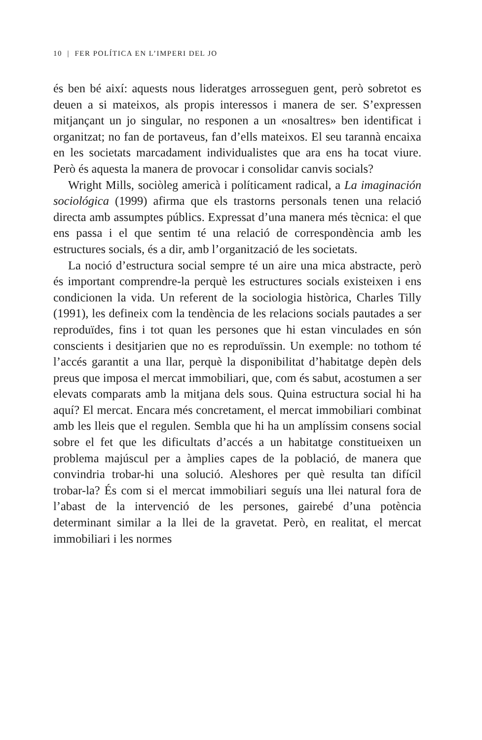10 | FER POLÍTICA EN L’IMPERI DEL JO
és ben bé així: aquests nous lideratges arrosseguen gent, però sobretot es deuen a si mateixos, als propis interessos i manera de ser. S’expressen mitjançant un jo singular, no responen a un «nosaltres» ben identificat i organitzat; no fan de portaveus, fan d’ells mateixos. El seu tarannà encaixa en les societats marcada­ment individualistes que ara ens ha tocat viure. Però és aquesta la manera de provocar i consolidar canvis socials?
Wright Mills, sociòleg americà i políticament radical, a La imaginación sociológica (1999) afirma que els trastorns perso­nals tenen una relació directa amb assumptes públics. Expressat d’una manera més tècnica: el que ens passa i el que sentim té una relació de correspondència amb les estructures socials, és a dir, amb l’organització de les societats.
La noció d’estructura social sempre té un aire una mica abs­tracte, però és important comprendre-la perquè les estructu­res socials existeixen i ens condicionen la vida. Un referent de la sociologia històrica, Charles Tilly (1991), les defineix com la tendència de les relacions socials pautades a ser reproduï­des, fins i tot quan les persones que hi estan vinculades en són conscients i desitjarien que no es reproduïssin. Un exemple: no tothom té l’accés garantit a una llar, perquè la disponibilitat d’ha­bitatge depèn dels preus que imposa el mercat immobiliari, que, com és sabut, acostumen a ser elevats comparats amb la mitjana dels sous. Quina estructura social hi ha aquí? El mercat. Encara més concretament, el mercat immobiliari combinat amb les lleis que el regulen. Sembla que hi ha un amplíssim consens social sobre el fet que les dificultats d’accés a un habitatge constituei­xen un problema majúscul per a àmplies capes de la població, de manera que convindria trobar-hi una solució. Aleshores per què resulta tan difícil trobar-la? És com si el mercat immobiliari seguís una llei natural fora de l’abast de la intervenció de les persones, gairebé d’una potència determinant similar a la llei de la gravetat. Però, en realitat, el mercat immobiliari i les normes